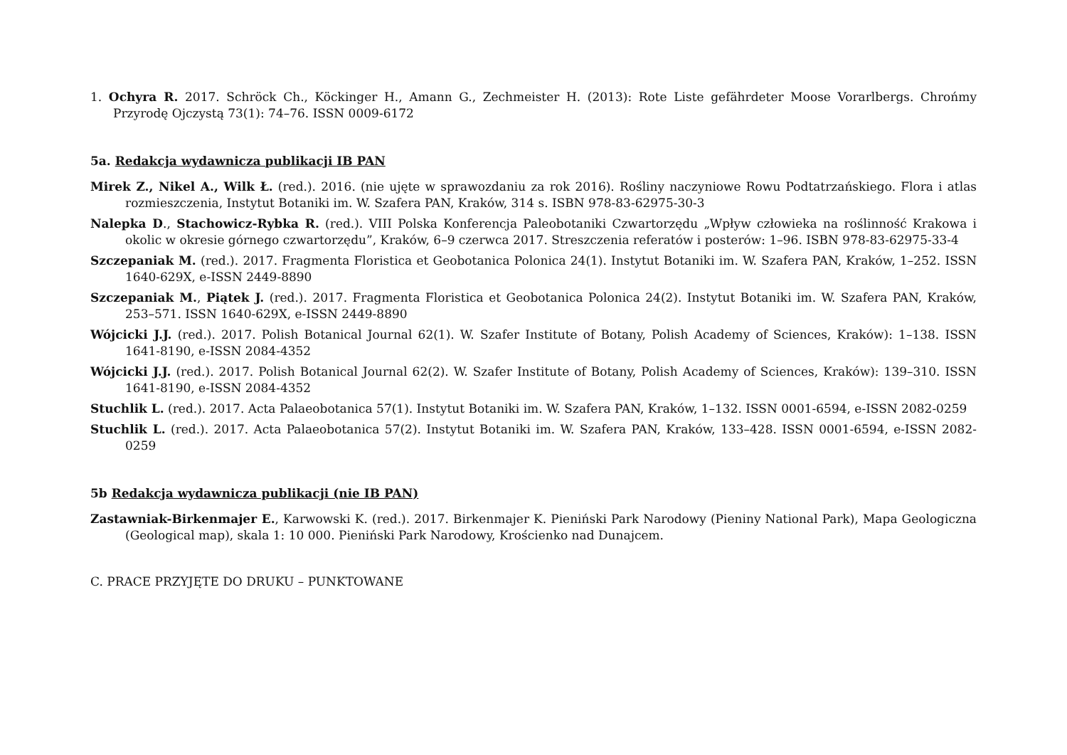1. Ochyra R. 2017. Schröck Ch., Köckinger H., Amann G., Zechmeister H. (2013): Rote Liste gefährdeter Moose Vorarlbergs. Chrońmy Przyrodę Ojczystą 73(1): 74–76. ISSN 0009-6172
5a. Redakcja wydawnicza publikacji IB PAN
Mirek Z., Nikel A., Wilk Ł. (red.). 2016. (nie ujęte w sprawozdaniu za rok 2016). Rośliny naczyniowe Rowu Podtatrzańskiego. Flora i atlas rozmieszczenia, Instytut Botaniki im. W. Szafera PAN, Kraków, 314 s. ISBN 978-83-62975-30-3
Nalepka D., Stachowicz-Rybka R. (red.). VIII Polska Konferencja Paleobotaniki Czwartorzędu „Wpływ człowieka na roślinność Krakowa i okolic w okresie górnego czwartorzędu”, Kraków, 6–9 czerwca 2017. Streszczenia referatów i posterów: 1–96. ISBN 978-83-62975-33-4
Szczepaniak M. (red.). 2017. Fragmenta Floristica et Geobotanica Polonica 24(1). Instytut Botaniki im. W. Szafera PAN, Kraków, 1–252. ISSN 1640-629X, e-ISSN 2449-8890
Szczepaniak M., Piątek J. (red.). 2017. Fragmenta Floristica et Geobotanica Polonica 24(2). Instytut Botaniki im. W. Szafera PAN, Kraków, 253–571. ISSN 1640-629X, e-ISSN 2449-8890
Wójcicki J.J. (red.). 2017. Polish Botanical Journal 62(1). W. Szafer Institute of Botany, Polish Academy of Sciences, Kraków): 1–138. ISSN 1641-8190, e-ISSN 2084-4352
Wójcicki J.J. (red.). 2017. Polish Botanical Journal 62(2). W. Szafer Institute of Botany, Polish Academy of Sciences, Kraków): 139–310. ISSN 1641-8190, e-ISSN 2084-4352
Stuchlik L. (red.). 2017. Acta Palaeobotanica 57(1). Instytut Botaniki im. W. Szafera PAN, Kraków, 1–132. ISSN 0001-6594, e-ISSN 2082-0259
Stuchlik L. (red.). 2017. Acta Palaeobotanica 57(2). Instytut Botaniki im. W. Szafera PAN, Kraków, 133–428. ISSN 0001-6594, e-ISSN 2082-0259
5b Redakcja wydawnicza publikacji (nie IB PAN)
Zastawniak-Birkenmajer E., Karwowski K. (red.). 2017. Birkenmajer K. Pieniński Park Narodowy (Pieniny National Park), Mapa Geologiczna (Geological map), skala 1: 10 000. Pieniński Park Narodowy, Krościenko nad Dunajcem.
C. PRACE PRZYJĘTE DO DRUKU – PUNKTOWANE